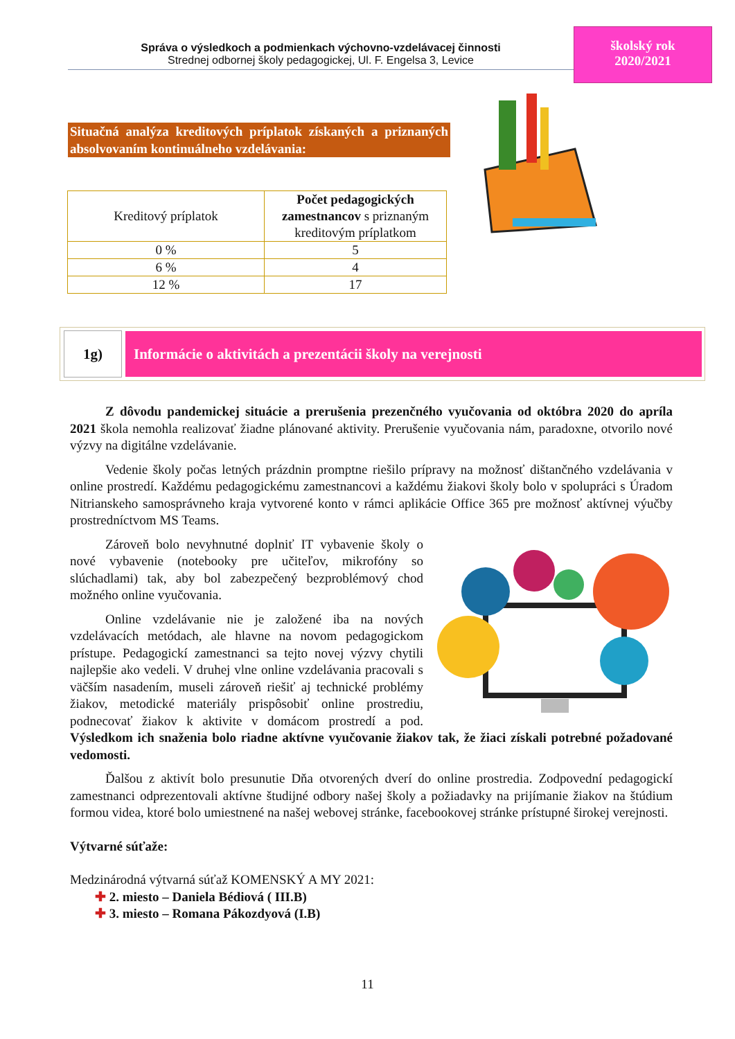Správa o výsledkoch a podmienkach výchovno-vzdelávacej činnosti
Strednej odbornej školy pedagogickej, Ul. F. Engelsa 3, Levice
školský rok
2020/2021
Situačná analýza kreditových príplatok získaných a priznaných absolvovaním kontinuálneho vzdelávania:
| Kreditový príplatok | Počet pedagogických zamestnancov s priznaným kreditovým príplatkom |
| --- | --- |
| 0 % | 5 |
| 6 % | 4 |
| 12 % | 17 |
1g)
Informácie o aktivitách a prezentácii školy na verejnosti
Z dôvodu pandemickej situácie a prerušenia prezenčného vyučovania od októbra 2020 do apríla 2021 škola nemohla realizovať žiadne plánované aktivity. Prerušenie vyučovania nám, paradoxne, otvorilo nové výzvy na digitálne vzdelávanie.
Vedenie školy počas letných prázdnin promptne riešilo prípravy na možnosť dištančného vzdelávania v online prostredí. Každému pedagogickému zamestnancovi a každému žiakovi školy bolo v spolupráci s Úradom Nitrianskeho samosprávneho kraja vytvorené konto v rámci aplikácie Office 365 pre možnosť aktívnej výučby prostredníctvom MS Teams.
Zároveň bolo nevyhnutné doplniť IT vybavenie školy o nové vybavenie (notebooky pre učiteľov, mikrofóny so slúchadlami) tak, aby bol zabezpečený bezproblémový chod možného online vyučovania.
Online vzdelávanie nie je založené iba na nových vzdelávacích metódach, ale hlavne na novom pedagogickom prístupe. Pedagogickí zamestnanci sa tejto novej výzvy chytili najlepšie ako vedeli. V druhej vlne online vzdelávania pracovali s väčším nasadením, museli zároveň riešiť aj technické problémy žiakov, metodické materiály prispôsobiť online prostrediu, podnecovať žiakov k aktivite v domácom prostredí a pod. Výsledkom ich snaženia bolo riadne aktívne vyučovanie žiakov tak, že žiaci získali potrebné požadované vedomosti.
Ďalšou z aktivít bolo presunutie Dňa otvorených dverí do online prostredia. Zodpovední pedagogickí zamestnanci odprezentovali aktívne študijné odbory našej školy a požiadavky na prijímanie žiakov na štúdium formou videa, ktoré bolo umiestnené na našej webovej stránke, facebookovej stránke prístupné širokej verejnosti.
Výtvarné súťaže:
Medzinárodná výtvarná súťaž KOMENSKÝ A MY 2021:
✚ 2. miesto – Daniela Bédiová ( III.B)
✚ 3. miesto – Romana Pákozdyová (I.B)
11